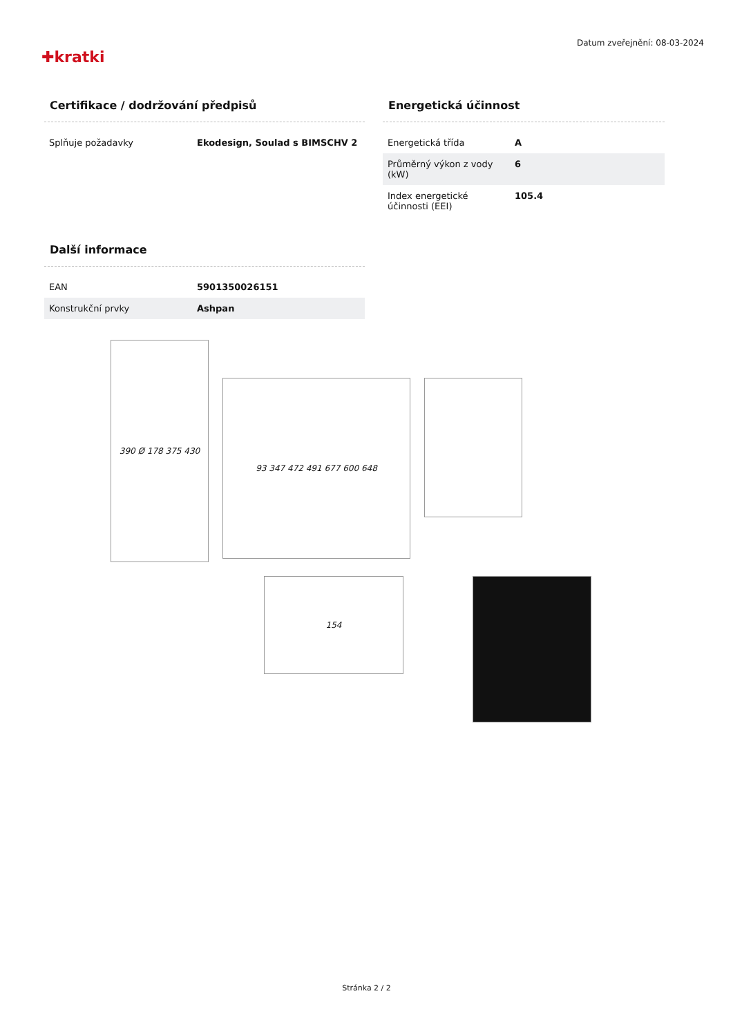✚kratki
Datum zveřejnění: 08-03-2024
Certifikace / dodržování předpisů
| Splňuje požadavky | Ekodesign, Soulad s BIMSCHV 2 |
Energetická účinnost
| Energetická třída | A |
| Průměrný výkon z vody (kW) | 6 |
| Index energetické účinnosti (EEI) | 105.4 |
Další informace
| EAN | 5901350026151 |
| Konstrukční prvky | Ashpan |
390 Ø 178 375 430
93 347 472 491 677 600 648
154
Stránka 2 / 2